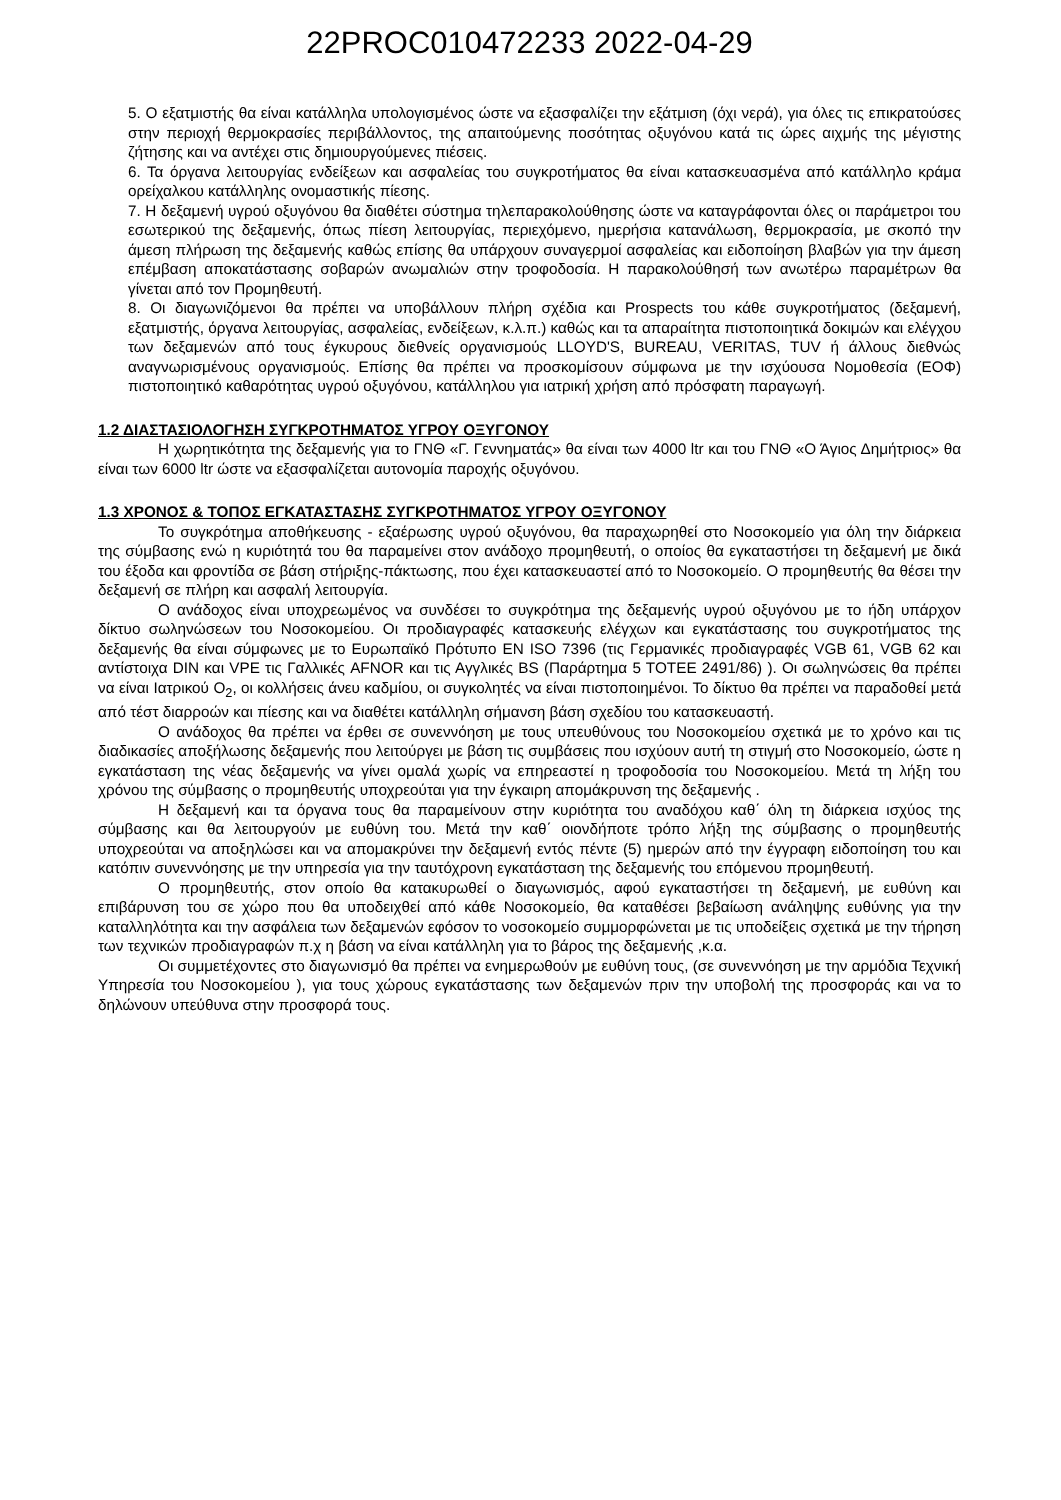22PROC010472233 2022-04-29
5. Ο εξατμιστής θα είναι κατάλληλα υπολογισμένος ώστε να εξασφαλίζει την εξάτμιση (όχι νερά), για όλες τις επικρατούσες στην περιοχή θερμοκρασίες περιβάλλοντος, της απαιτούμενης ποσότητας οξυγόνου κατά τις ώρες αιχμής της μέγιστης ζήτησης και να αντέχει στις δημιουργούμενες πιέσεις.
6. Τα όργανα λειτουργίας ενδείξεων και ασφαλείας του συγκροτήματος θα είναι κατασκευασμένα από κατάλληλο κράμα ορείχαλκου κατάλληλης ονομαστικής πίεσης.
7. Η δεξαμενή υγρού οξυγόνου θα διαθέτει σύστημα τηλεπαρακολούθησης ώστε να καταγράφονται όλες οι παράμετροι του εσωτερικού της δεξαμενής, όπως πίεση λειτουργίας, περιεχόμενο, ημερήσια κατανάλωση, θερμοκρασία, με σκοπό την άμεση πλήρωση της δεξαμενής καθώς επίσης θα υπάρχουν συναγερμοί ασφαλείας και ειδοποίηση βλαβών για την άμεση επέμβαση αποκατάστασης σοβαρών ανωμαλιών στην τροφοδοσία. Η παρακολούθησή των ανωτέρω παραμέτρων θα γίνεται από τον Προμηθευτή.
8. Οι διαγωνιζόμενοι θα πρέπει να υποβάλλουν πλήρη σχέδια και Prospects του κάθε συγκροτήματος (δεξαμενή, εξατμιστής, όργανα λειτουργίας, ασφαλείας, ενδείξεων, κ.λ.π.) καθώς και τα απαραίτητα πιστοποιητικά δοκιμών και ελέγχου των δεξαμενών από τους έγκυρους διεθνείς οργανισμούς LLOYD'S, BUREAU, VERITAS, TUV ή άλλους διεθνώς αναγνωρισμένους οργανισμούς. Επίσης θα πρέπει να προσκομίσουν σύμφωνα με την ισχύουσα Νομοθεσία (ΕΟΦ) πιστοποιητικό καθαρότητας υγρού οξυγόνου, κατάλληλου για ιατρική χρήση από πρόσφατη παραγωγή.
1.2 ΔΙΑΣΤΑΣΙΟΛΟΓΗΣΗ ΣΥΓΚΡΟΤΗΜΑΤΟΣ ΥΓΡΟΥ ΟΞΥΓΟΝΟΥ
Η χωρητικότητα της δεξαμενής για το ΓΝΘ «Γ. Γεννηματάς» θα είναι των 4000 ltr και του ΓΝΘ «Ο Άγιος Δημήτριος» θα είναι των 6000 ltr ώστε να εξασφαλίζεται αυτονομία παροχής οξυγόνου.
1.3 ΧΡΟΝΟΣ & ΤΟΠΟΣ ΕΓΚΑΤΑΣΤΑΣΗΣ ΣΥΓΚΡΟΤΗΜΑΤΟΣ ΥΓΡΟΥ ΟΞΥΓΟΝΟΥ
Το συγκρότημα αποθήκευσης - εξαέρωσης υγρού οξυγόνου, θα παραχωρηθεί στο Νοσοκομείο για όλη την διάρκεια της σύμβασης ενώ η κυριότητά του θα παραμείνει στον ανάδοχο προμηθευτή, ο οποίος θα εγκαταστήσει τη δεξαμενή με δικά του έξοδα και φροντίδα σε βάση στήριξης-πάκτωσης, που έχει κατασκευαστεί από το Νοσοκομείο. Ο προμηθευτής θα θέσει την δεξαμενή σε πλήρη και ασφαλή λειτουργία.
Ο ανάδοχος είναι υποχρεωμένος να συνδέσει το συγκρότημα της δεξαμενής υγρού οξυγόνου με το ήδη υπάρχον δίκτυο σωληνώσεων του Νοσοκομείου. Οι προδιαγραφές κατασκευής ελέγχων και εγκατάστασης του συγκροτήματος της δεξαμενής θα είναι σύμφωνες με το Ευρωπαϊκό Πρότυπο EN ISO 7396 (τις Γερμανικές προδιαγραφές VGB 61, VGB 62 και αντίστοιχα DIN και VPE τις Γαλλικές AFNOR και τις Αγγλικές BS (Παράρτημα 5 ΤΟΤΕΕ 2491/86) ). Οι σωληνώσεις θα πρέπει να είναι Ιατρικού O<sub>2</sub>, οι κολλήσεις άνευ καδμίου, οι συγκολητές να είναι πιστοποιημένοι. Το δίκτυο θα πρέπει να παραδοθεί μετά από τέστ διαρροών και πίεσης και να διαθέτει κατάλληλη σήμανση βάση σχεδίου του κατασκευαστή.
Ο ανάδοχος θα πρέπει να έρθει σε συνεννόηση με τους υπευθύνους του Νοσοκομείου σχετικά με το χρόνο και τις διαδικασίες αποξήλωσης δεξαμενής που λειτούργει με βάση τις συμβάσεις που ισχύουν αυτή τη στιγμή στο Νοσοκομείο, ώστε η εγκατάσταση της νέας δεξαμενής να γίνει ομαλά χωρίς να επηρεαστεί η τροφοδοσία του Νοσοκομείου. Μετά τη λήξη του χρόνου της σύμβασης ο προμηθευτής υποχρεούται για την έγκαιρη απομάκρυνση της δεξαμενής .
Η δεξαμενή και τα όργανα τους θα παραμείνουν στην κυριότητα του αναδόχου καθ΄ όλη τη διάρκεια ισχύος της σύμβασης και θα λειτουργούν με ευθύνη του. Μετά την καθ΄ οιονδήποτε τρόπο λήξη της σύμβασης ο προμηθευτής υποχρεούται να αποξηλώσει και να απομακρύνει την δεξαμενή εντός πέντε (5) ημερών από την έγγραφη ειδοποίηση του και κατόπιν συνεννόησης με την υπηρεσία για την ταυτόχρονη εγκατάσταση της δεξαμενής του επόμενου προμηθευτή.
Ο προμηθευτής, στον οποίο θα κατακυρωθεί ο διαγωνισμός, αφού εγκαταστήσει τη δεξαμενή, με ευθύνη και επιβάρυνση του σε χώρο που θα υποδειχθεί από κάθε Νοσοκομείο, θα καταθέσει βεβαίωση ανάληψης ευθύνης για την καταλληλότητα και την ασφάλεια των δεξαμενών εφόσον το νοσοκομείο συμμορφώνεται με τις υποδείξεις σχετικά με την τήρηση των τεχνικών προδιαγραφών π.χ η βάση να είναι κατάλληλη για το βάρος της δεξαμενής ,κ.α.
Οι συμμετέχοντες στο διαγωνισμό θα πρέπει να ενημερωθούν με ευθύνη τους, (σε συνεννόηση με την αρμόδια Τεχνική Υπηρεσία του Νοσοκομείου ), για τους χώρους εγκατάστασης των δεξαμενών πριν την υποβολή της προσφοράς και να το δηλώνουν υπεύθυνα στην προσφορά τους.